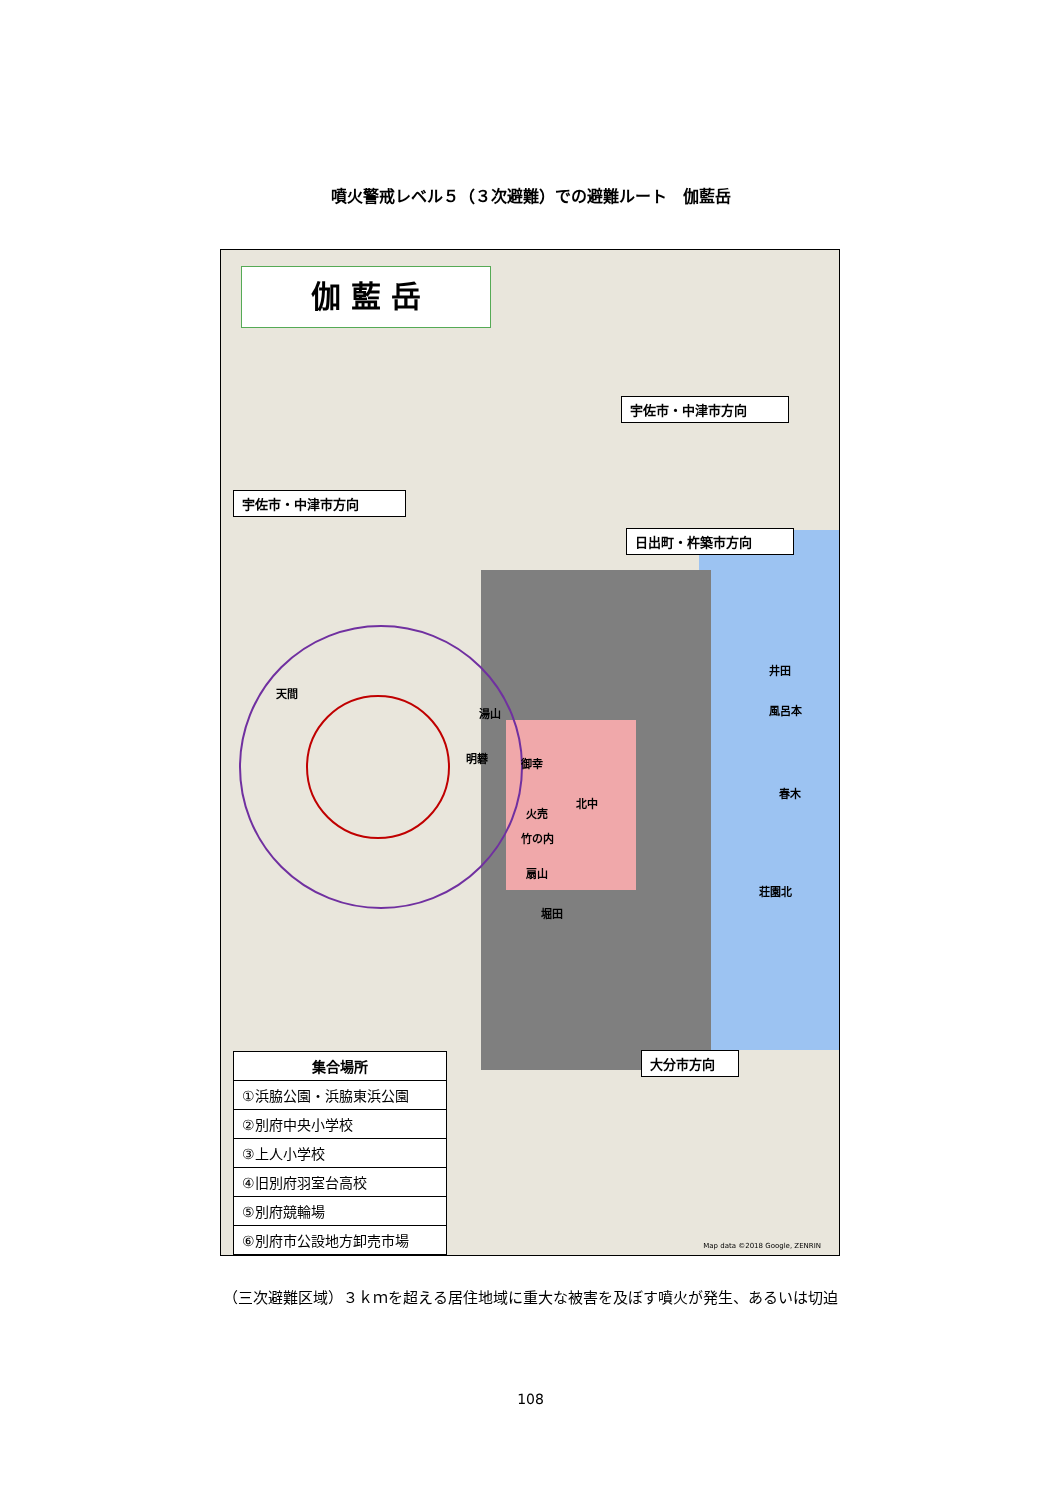噴火警戒レベル５（３次避難）での避難ルート　伽藍岳
伽 藍 岳
宇佐市・中津市方向
宇佐市・中津市方向
日出町・杵築市方向
大分市方向
天間
湯山
明礬 御幸
火売
北中
扇山
竹の内
堀田
井田
風呂本
春木
荘園北
集合場所
①浜脇公園・浜脇東浜公園
②別府中央小学校
③上人小学校
④旧別府羽室台高校
⑤別府競輪場
⑥別府市公設地方卸売市場
Map data ©2018 Google, ZENRIN
（三次避難区域）３ｋｍを超える居住地域に重大な被害を及ぼす噴火が発生、あるいは切迫
108